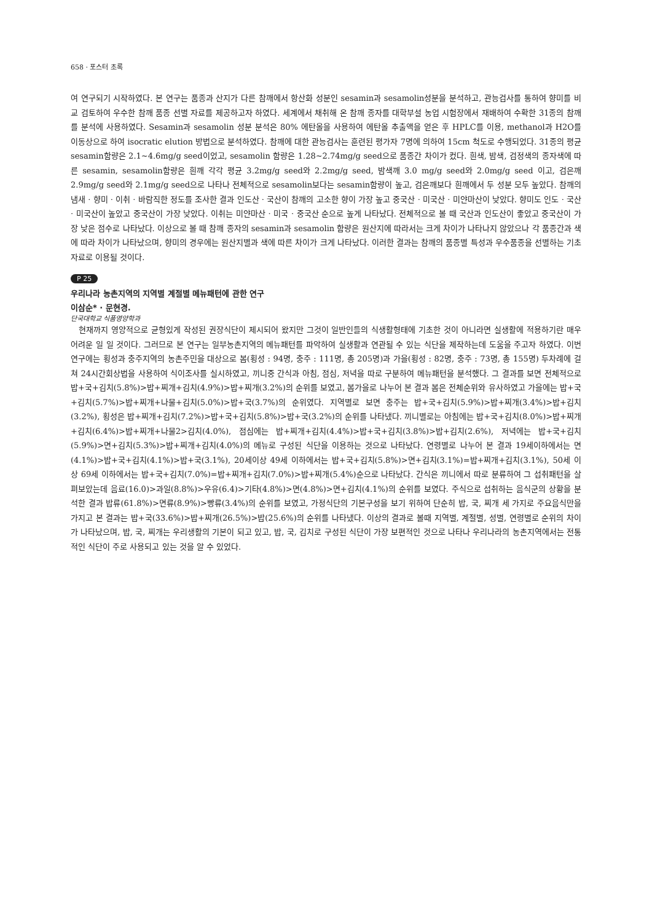658 · 포스터 초록
여 연구되기 시작하였다. 본 연구는 품종과 산지가 다른 참깨에서 항산화 성분인 sesamin과 sesamolin성분을 분석하고, 관능검사를 통하여 향미를 비교 검토하여 우수한 참깨 품종 선별 자료를 제공하고자 하였다. 세계에서 채취해 온 참깨 종자를 대학부설 농업 시험장에서 재배하여 수확한 31종의 참깨를 분석에 사용하였다. Sesamin과 sesamolin 성분 분석은 80% 에탄올을 사용하여 에탄올 추출액을 얻은 후 HPLC를 이용, methanol과 H2O를 이동상으로 하여 isocratic elution 방법으로 분석하였다. 참깨에 대한 관능검사는 훈련된 평가자 7명에 의하여 15cm 척도로 수행되었다. 31종의 평균 sesamin함량은 2.1~4.6mg/g seed이었고, sesamolin 함량은 1.28~2.74mg/g seed으로 품종간 차이가 컸다. 흰색, 밤색, 검정색의 종자색에 따른 sesamin, sesamolin함량은 흰깨 각각 평균 3.2mg/g seed와 2.2mg/g seed, 밤색깨 3.0 mg/g seed와 2.0mg/g seed 이고, 검은깨 2.9mg/g seed와 2.1mg/g seed으로 나타나 전체적으로 sesamolin보다는 sesamin함량이 높고, 검은깨보다 흰깨에서 두 성분 모두 높았다. 참깨의 냄새 · 향미 · 이취 · 바람직한 정도를 조사한 결과 인도산 · 국산이 참깨의 고소한 향이 가장 높고 중국산 · 미국산 · 미얀마산이 낮았다. 향미도 인도 · 국산 · 미국산이 높았고 중국산이 가장 낮았다. 이취는 미얀마산 · 미국 · 중국산 순으로 높게 나타났다. 전체적으로 볼 때 국산과 인도산이 좋았고 중국산이 가장 낮은 점수로 나타났다. 이상으로 볼 때 참깨 종자의 sesamin과 sesamolin 함량은 원산지에 따라서는 크게 차이가 나타나지 않았으나 각 품종간과 색에 따라 차이가 나타났으며, 향미의 경우에는 원산지별과 색에 따른 차이가 크게 나타났다. 이러한 결과는 참깨의 품종별 특성과 우수품종을 선별하는 기초자료로 이용될 것이다.
P 25
우리나라 농촌지역의 지역별 계절별 메뉴패턴에 관한 연구
이삼순* · 문현경.
단국대학교 식품영양학과
현재까지 영양적으로 균형있게 작성된 권장식단이 제시되어 왔지만 그것이 일반인들의 식생활형태에 기초한 것이 아니라면 실생활에 적용하기란 매우 어려운 일 일 것이다. 그러므로 본 연구는 일부농촌지역의 메뉴패턴를 파악하여 실생활과 연관될 수 있는 식단을 제작하는데 도움을 주고자 하였다. 이번 연구에는 횡성과 충주지역의 농촌주민을 대상으로 봄(횡성 : 94명, 충주 : 111명, 총 205명)과 가을(횡성 : 82명, 충주 : 73명, 총 155명) 두차례에 걸쳐 24시간회상법을 사용하여 식이조사를 실시하였고, 끼니중 간식과 아침, 점심, 저녁을 따로 구분하여 메뉴패턴을 분석했다. 그 결과를 보면 전체적으로 밥+국+김치(5.8%)>밥+찌개+김치(4.9%)>밥+찌개(3.2%)의 순위를 보였고, 봄가을로 나누어 본 결과 봄은 전체순위와 유사하였고 가을에는 밥+국+김치(5.7%)>밥+찌개+나물+김치(5.0%)>밥+국(3.7%)의 순위였다. 지역별로 보면 충주는 밥+국+김치(5.9%)>밥+찌개(3.4%)>밥+김치(3.2%), 횡성은 밥+찌개+김치(7.2%)>밥+국+김치(5.8%)>밥+국(3.2%)의 순위를 나타냈다. 끼니별로는 아침에는 밥+국+김치(8.0%)>밥+찌개+김치(6.4%)>밥+찌개+나물2>김치(4.0%), 점심에는 밥+찌개+김치(4.4%)>밥+국+김치(3.8%)>밥+김치(2.6%), 저녁에는 밥+국+김치(5.9%)>면+김치(5.3%)>밥+찌개+김치(4.0%)의 메뉴로 구성된 식단을 이용하는 것으로 나타났다. 연령별로 나누어 본 결과 19세이하에서는 면(4.1%)>밥+국+김치(4.1%)>밥+국(3.1%), 20세이상 49세 이하에서는 밥+국+김치(5.8%)>면+김치(3.1%)=밥+찌개+김치(3.1%), 50세 이상 69세 이하에서는 밥+국+김치(7.0%)=밥+찌개+김치(7.0%)>밥+찌개(5.4%)순으로 나타났다. 간식은 끼니에서 따로 분류하여 그 섭취패턴을 살펴보았는데 음료(16.0)>과일(8.8%)>우유(6.4)>기타(4.8%)>면(4.8%)>면+김치(4.1%)의 순위를 보였다. 주식으로 섭취하는 음식군의 상황을 분석한 결과 밥류(61.8%)>면류(8.9%)>빵류(3.4%)의 순위를 보였고, 가정식단의 기본구성을 보기 위하여 단순히 밥, 국, 찌개 세 가지로 주요음식만을 가지고 본 결과는 밥+국(33.6%)>밥+찌개(26.5%)>밥(25.6%)의 순위를 나타냈다. 이상의 결과로 볼때 지역별, 계절별, 성별, 연령별로 순위의 차이가 나타났으며, 밥, 국, 찌개는 우리생활의 기본이 되고 있고, 밥, 국, 김치로 구성된 식단이 가장 보편적인 것으로 나타나 우리나라의 농촌지역에서는 전통적인 식단이 주로 사용되고 있는 것을 알 수 있었다.